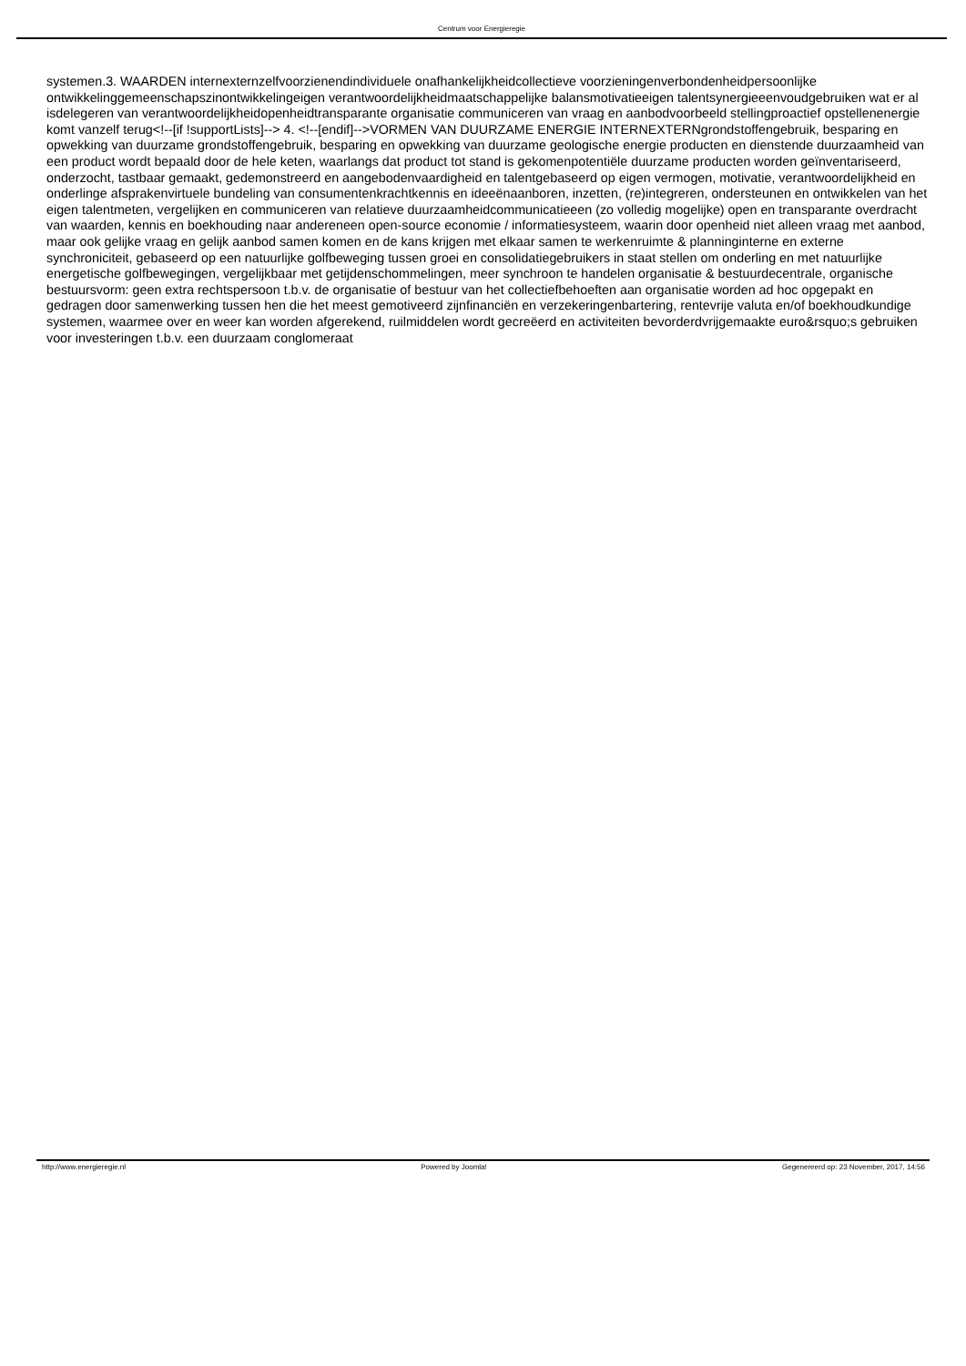Centrum voor Energieregie
systemen.3. WAARDEN internexternzelfvoorzienendindividuele onafhankelijkheidcollectieve voorzieningenverbondenheidpersoonlijke ontwikkelinggemeenschapszinontwikkelingeigen verantwoordelijkheidmaatschappelijke balansmotivatieeigen talentsynergieeenvoudgebruiken wat er al isdelegeren van verantwoordelijkheidopenheidtransparante organisatie communiceren van vraag en aanbodvoorbeeld stellingproactief opstellenenergie komt vanzelf terug<!--[if !supportLists]--> 4. <!--[endif]-->VORMEN VAN DUURZAME ENERGIE INTERNEXTERNgrondstoffengebruik, besparing en opwekking van duurzame grondstoffengebruik, besparing en opwekking van duurzame geologische energie producten en dienstende duurzaamheid van een product wordt bepaald door de hele keten, waarlangs dat product tot stand is gekomenpotentiële duurzame producten worden geïnventariseerd, onderzocht, tastbaar gemaakt, gedemonstreerd en aangebodenvaardigheid en talentgebaseerd op eigen vermogen, motivatie, verantwoordelijkheid en onderlinge afsprakenvirtuele bundeling van consumentenkrachtkennis en ideeënaanboren, inzetten, (re)integreren, ondersteunen en ontwikkelen van het eigen talentmeten, vergelijken en communiceren van relatieve duurzaamheidcommunicatieeen (zo volledig mogelijke) open en transparante overdracht van waarden, kennis en boekhouding naar andereneen open-source economie / informatiesysteem, waarin door openheid niet alleen vraag met aanbod, maar ook gelijke vraag en gelijk aanbod samen komen en de kans krijgen met elkaar samen te werkenruimte & planninginterne en externe synchroniciteit, gebaseerd op een natuurlijke golfbeweging tussen groei en consolidatiegebruikers in staat stellen om onderling en met natuurlijke energetische golfbewegingen, vergelijkbaar met getijdenschommelingen, meer synchroon te handelen organisatie & bestuurdecentrale, organische bestuursvorm: geen extra rechtspersoon t.b.v. de organisatie of bestuur van het collectiefbehoeften aan organisatie worden ad hoc opgepakt en gedragen door samenwerking tussen hen die het meest gemotiveerd zijnfinanciën en verzekeringenbartering, rentevrije valuta en/of boekhoudkundige systemen, waarmee over en weer kan worden afgerekend, ruilmiddelen wordt gecreëerd en activiteiten bevorderdvrijgemaakte euro&rsquo;s gebruiken voor investeringen t.b.v. een duurzaam conglomeraat
http://www.energieregie.nl Powered by Joomla! Gegenereerd op: 23 November, 2017, 14:56